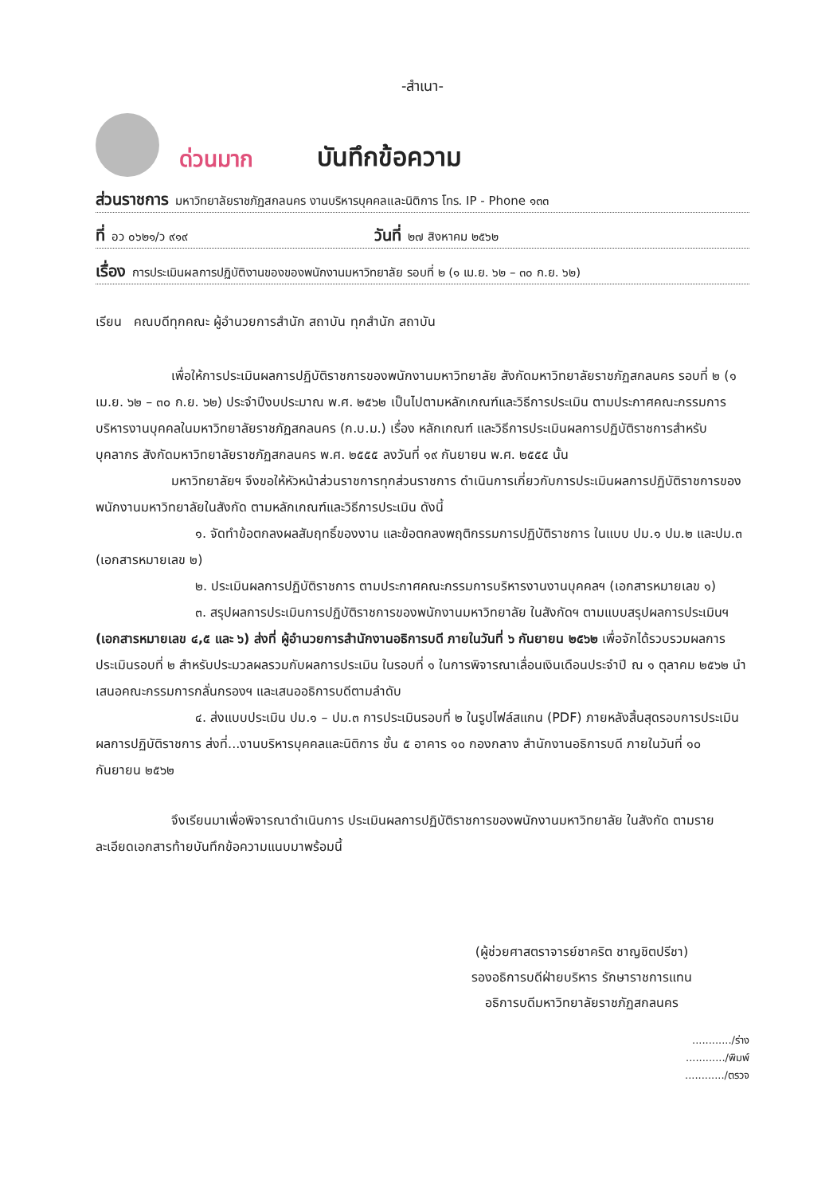-สำเนา-
ด่วนมาก บันทึกข้อความ
ส่วนราชการ มหาวิทยาลัยราชภัฏสกลนคร งานบริหารบุคคลและนิติการ โทร. IP - Phone ๑๓๓
ที่ อว ๐๖๒๑/ว ๙๑๙ วันที่ ๒๗ สิงหาคม ๒๕๖๒
เรื่อง การประเมินผลการปฏิบัติงานของของพนักงานมหาวิทยาลัย รอบที่ ๒ (๑ เม.ย. ๖๒ – ๓๐ ก.ย. ๖๒)
เรียน คณบดีทุกคณะ ผู้อำนวยการสำนัก สถาบัน ทุกสำนัก สถาบัน
เพื่อให้การประเมินผลการปฏิบัติราชการของพนักงานมหาวิทยาลัย สังกัดมหาวิทยาลัยราชภัฏสกลนคร รอบที่ ๒ (๑ เม.ย. ๖๒ – ๓๐ ก.ย. ๖๒) ประจำปีงบประมาณ พ.ศ. ๒๕๖๒ เป็นไปตามหลักเกณฑ์และวิธีการประเมิน ตามประกาศคณะกรรมการบริหารงานบุคคลในมหาวิทยาลัยราชภัฏสกลนคร (ก.บ.ม.) เรื่อง หลักเกณฑ์ และวิธีการประเมินผลการปฏิบัติราชการสำหรับบุคลากร สังกัดมหาวิทยาลัยราชภัฏสกลนคร พ.ศ. ๒๕๕๕ ลงวันที่ ๑๙ กันยายน พ.ศ. ๒๕๕๕ นั้น
มหาวิทยาลัยฯ จึงขอให้หัวหน้าส่วนราชการทุกส่วนราชการ ดำเนินการเกี่ยวกับการประเมินผลการปฏิบัติราชการของพนักงานมหาวิทยาลัยในสังกัด ตามหลักเกณฑ์และวิธีการประเมิน ดังนี้
๑. จัดทำข้อตกลงผลสัมฤทธิ์ของงาน และข้อตกลงพฤติกรรมการปฏิบัติราชการ ในแบบ ปม.๑ ปม.๒ และปม.๓ (เอกสารหมายเลข ๒)
๒. ประเมินผลการปฏิบัติราชการ ตามประกาศคณะกรรมการบริหารงานงานบุคคลฯ (เอกสารหมายเลข ๑)
๓. สรุปผลการประเมินการปฏิบัติราชการของพนักงานมหาวิทยาลัย ในสังกัดฯ ตามแบบสรุปผลการประเมินฯ (เอกสารหมายเลข ๔,๕ และ ๖) ส่งที่ ผู้อำนวยการสำนักงานอธิการบดี ภายในวันที่ ๖ กันยายน ๒๕๖๒ เพื่อจักได้รวบรวมผลการประเมินรอบที่ ๒ สำหรับประมวลผลรวมกับผลการประเมิน ในรอบที่ ๑ ในการพิจารณาเลื่อนเงินเดือนประจำปี ณ ๑ ตุลาคม ๒๕๖๒ นำเสนอคณะกรรมการกลั่นกรองฯ และเสนออธิการบดีตามลำดับ
๔. ส่งแบบประเมิน ปม.๑ – ปม.๓ การประเมินรอบที่ ๒ ในรูปไฟล์สแกน (PDF) ภายหลังสิ้นสุดรอบการประเมินผลการปฏิบัติราชการ ส่งที่...งานบริหารบุคคลและนิติการ ชั้น ๕ อาคาร ๑๐ กองกลาง สำนักงานอธิการบดี ภายในวันที่ ๑๐ กันยายน ๒๕๖๒
จึงเรียนมาเพื่อพิจารณาดำเนินการ ประเมินผลการปฏิบัติราชการของพนักงานมหาวิทยาลัย ในสังกัด ตามรายละเอียดเอกสารท้ายบันทึกข้อความแนบมาพร้อมนี้
(ผู้ช่วยศาสตราจารย์ชาคริต ชาญชิตปรีชา)
รองอธิการบดีฝ่ายบริหาร รักษาราชการแทน
อธิการบดีมหาวิทยาลัยราชภัฏสกลนคร
............/ร่าง
............/พิมพ์
............/ตรวจ